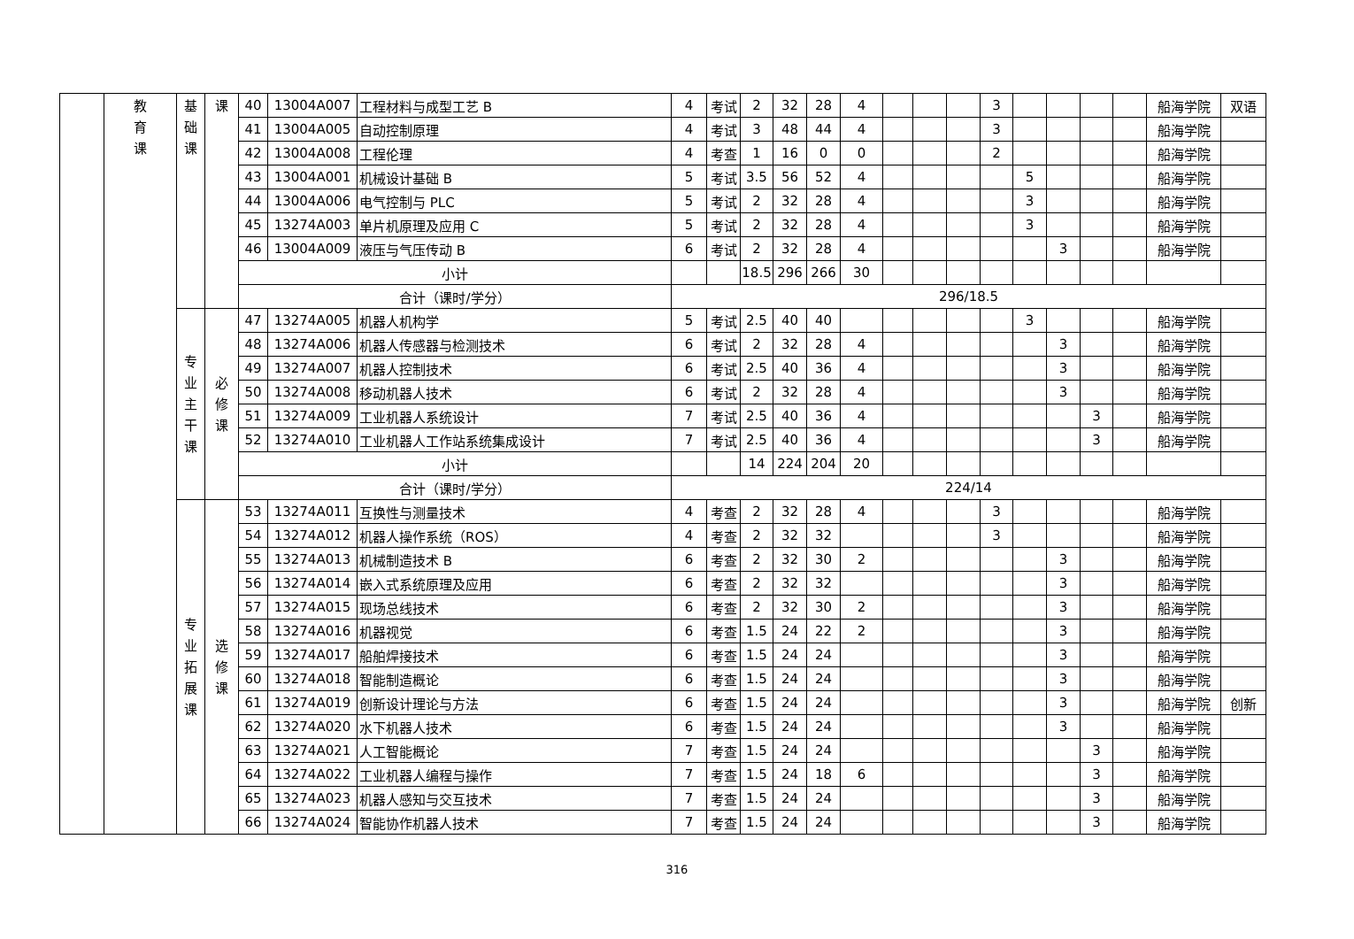| | 教 育 课 | 基 础 课 | 课 | 40 | 13004A007 | 工程材料与成型工艺 B | 4 | 考试 | 2 | 32 | 28 | 4 | | | | 3 | | | | | 船海学院 | 双语 |
| | | | | 41 | 13004A005 | 自动控制原理 | 4 | 考试 | 3 | 48 | 44 | 4 | | | | 3 | | | | | 船海学院 | |
| | | | | 42 | 13004A008 | 工程伦理 | 4 | 考查 | 1 | 16 | 0 | 0 | | | | 2 | | | | | 船海学院 | |
| | | | | 43 | 13004A001 | 机械设计基础 B | 5 | 考试 | 3.5 | 56 | 52 | 4 | | | | | 5 | | | | 船海学院 | |
| | | | | 44 | 13004A006 | 电气控制与 PLC | 5 | 考试 | 2 | 32 | 28 | 4 | | | | | 3 | | | | 船海学院 | |
| | | | | 45 | 13274A003 | 单片机原理及应用 C | 5 | 考试 | 2 | 32 | 28 | 4 | | | | | 3 | | | | 船海学院 | |
| | | | | 46 | 13004A009 | 液压与气压传动 B | 6 | 考试 | 2 | 32 | 28 | 4 | | | | | | 3 | | | 船海学院 | |
| | | | | 小计 | | | | | 18.5 | 296 | 266 | 30 | | | | | | | | | | |
| | | | | 合计（课时/学分） | | | 296/18.5 | | | | | | | | | | | | | | | |
| | | 专 业 主 干 课 | 必 修 课 | 47 | 13274A005 | 机器人机构学 | 5 | 考试 | 2.5 | 40 | 40 | | | | | | 3 | | | | 船海学院 | |
| | | | | 48 | 13274A006 | 机器人传感器与检测技术 | 6 | 考试 | 2 | 32 | 28 | 4 | | | | | | 3 | | | 船海学院 | |
| | | | | 49 | 13274A007 | 机器人控制技术 | 6 | 考试 | 2.5 | 40 | 36 | 4 | | | | | | 3 | | | 船海学院 | |
| | | | | 50 | 13274A008 | 移动机器人技术 | 6 | 考试 | 2 | 32 | 28 | 4 | | | | | | 3 | | | 船海学院 | |
| | | | | 51 | 13274A009 | 工业机器人系统设计 | 7 | 考试 | 2.5 | 40 | 36 | 4 | | | | | | | 3 | | 船海学院 | |
| | | | | 52 | 13274A010 | 工业机器人工作站系统集成设计 | 7 | 考试 | 2.5 | 40 | 36 | 4 | | | | | | | 3 | | 船海学院 | |
| | | | | 小计 | | | | | 14 | 224 | 204 | 20 | | | | | | | | | | |
| | | | | 合计（课时/学分） | | | 224/14 | | | | | | | | | | | | | | | |
| | | 专 业 拓 展 课 | 选 修 课 | 53 | 13274A011 | 互换性与测量技术 | 4 | 考查 | 2 | 32 | 28 | 4 | | | | 3 | | | | | 船海学院 | |
| | | | | 54 | 13274A012 | 机器人操作系统（ROS） | 4 | 考查 | 2 | 32 | 32 | | | | | 3 | | | | | 船海学院 | |
| | | | | 55 | 13274A013 | 机械制造技术 B | 6 | 考查 | 2 | 32 | 30 | 2 | | | | | | 3 | | | 船海学院 | |
| | | | | 56 | 13274A014 | 嵌入式系统原理及应用 | 6 | 考查 | 2 | 32 | 32 | | | | | | | 3 | | | 船海学院 | |
| | | | | 57 | 13274A015 | 现场总线技术 | 6 | 考查 | 2 | 32 | 30 | 2 | | | | | | 3 | | | 船海学院 | |
| | | | | 58 | 13274A016 | 机器视觉 | 6 | 考查 | 1.5 | 24 | 22 | 2 | | | | | | 3 | | | 船海学院 | |
| | | | | 59 | 13274A017 | 船舶焊接技术 | 6 | 考查 | 1.5 | 24 | 24 | | | | | | | 3 | | | 船海学院 | |
| | | | | 60 | 13274A018 | 智能制造概论 | 6 | 考查 | 1.5 | 24 | 24 | | | | | | | 3 | | | 船海学院 | |
| | | | | 61 | 13274A019 | 创新设计理论与方法 | 6 | 考查 | 1.5 | 24 | 24 | | | | | | | 3 | | | 船海学院 | 创新 |
| | | | | 62 | 13274A020 | 水下机器人技术 | 6 | 考查 | 1.5 | 24 | 24 | | | | | | | 3 | | | 船海学院 | |
| | | | | 63 | 13274A021 | 人工智能概论 | 7 | 考查 | 1.5 | 24 | 24 | | | | | | | | 3 | | 船海学院 | |
| | | | | 64 | 13274A022 | 工业机器人编程与操作 | 7 | 考查 | 1.5 | 24 | 18 | 6 | | | | | | | 3 | | 船海学院 | |
| | | | | 65 | 13274A023 | 机器人感知与交互技术 | 7 | 考查 | 1.5 | 24 | 24 | | | | | | | | 3 | | 船海学院 | |
| | | | | 66 | 13274A024 | 智能协作机器人技术 | 7 | 考查 | 1.5 | 24 | 24 | | | | | | | | 3 | | 船海学院 | |
316